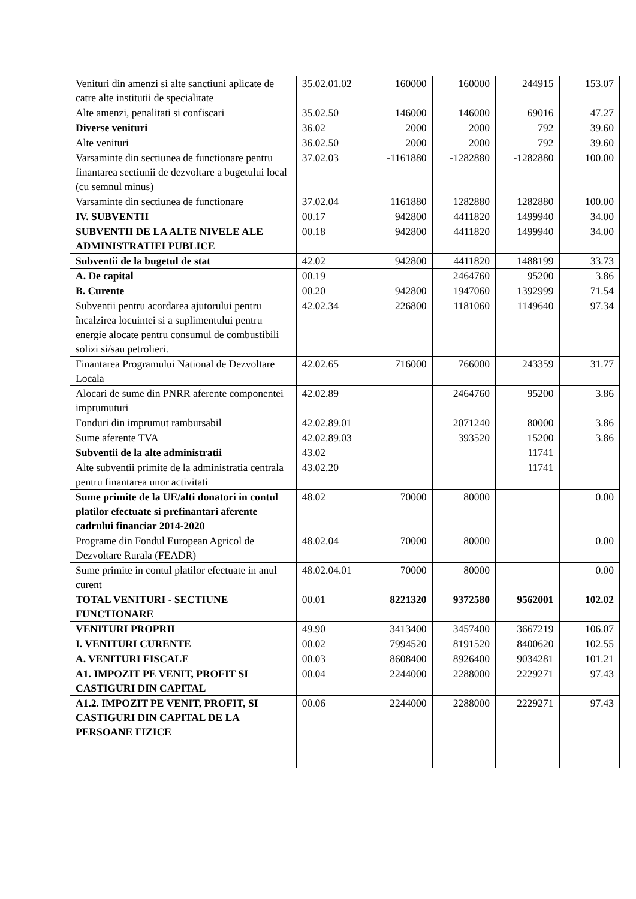| Venituri din amenzi si alte sanctiuni aplicate de catre alte institutii de specialitate | 35.02.01.02 | 160000 | 160000 | 244915 | 153.07 |
| Alte amenzi, penalitati si confiscari | 35.02.50 | 146000 | 146000 | 69016 | 47.27 |
| Diverse venituri | 36.02 | 2000 | 2000 | 792 | 39.60 |
| Alte venituri | 36.02.50 | 2000 | 2000 | 792 | 39.60 |
| Varsaminte din sectiunea de functionare pentru finantarea sectiunii de dezvoltare a bugetului local (cu semnul minus) | 37.02.03 | -1161880 | -1282880 | -1282880 | 100.00 |
| Varsaminte din sectiunea de functionare | 37.02.04 | 1161880 | 1282880 | 1282880 | 100.00 |
| IV. SUBVENTII | 00.17 | 942800 | 4411820 | 1499940 | 34.00 |
| SUBVENTII DE LA ALTE NIVELE ALE ADMINISTRATIEI PUBLICE | 00.18 | 942800 | 4411820 | 1499940 | 34.00 |
| Subventii de la bugetul de stat | 42.02 | 942800 | 4411820 | 1488199 | 33.73 |
| A. De capital | 00.19 | | 2464760 | 95200 | 3.86 |
| B. Curente | 00.20 | 942800 | 1947060 | 1392999 | 71.54 |
| Subventii pentru acordarea ajutorului pentru încalzirea locuintei si a suplimentului pentru energie alocate pentru consumul de combustibili solizi si/sau petrolieri. | 42.02.34 | 226800 | 1181060 | 1149640 | 97.34 |
| Finantarea Programului National de Dezvoltare Locala | 42.02.65 | 716000 | 766000 | 243359 | 31.77 |
| Alocari de sume din PNRR aferente componentei imprumuturi | 42.02.89 | | 2464760 | 95200 | 3.86 |
| Fonduri din imprumut rambursabil | 42.02.89.01 | | 2071240 | 80000 | 3.86 |
| Sume aferente TVA | 42.02.89.03 | | 393520 | 15200 | 3.86 |
| Subventii de la alte administratii | 43.02 | | | 11741 | |
| Alte subventii primite de la administratia centrala pentru finantarea unor activitati | 43.02.20 | | | 11741 | |
| Sume primite de la UE/alti donatori in contul platilor efectuate si prefinantari aferente cadrului financiar 2014-2020 | 48.02 | 70000 | 80000 | | 0.00 |
| Programe din Fondul European Agricol de Dezvoltare Rurala (FEADR) | 48.02.04 | 70000 | 80000 | | 0.00 |
| Sume primite in contul platilor efectuate in anul curent | 48.02.04.01 | 70000 | 80000 | | 0.00 |
| TOTAL VENITURI - SECTIUNE FUNCTIONARE | 00.01 | 8221320 | 9372580 | 9562001 | 102.02 |
| VENITURI PROPRII | 49.90 | 3413400 | 3457400 | 3667219 | 106.07 |
| I. VENITURI CURENTE | 00.02 | 7994520 | 8191520 | 8400620 | 102.55 |
| A. VENITURI FISCALE | 00.03 | 8608400 | 8926400 | 9034281 | 101.21 |
| A1. IMPOZIT PE VENIT, PROFIT SI CASTIGURI DIN CAPITAL | 00.04 | 2244000 | 2288000 | 2229271 | 97.43 |
| A1.2. IMPOZIT PE VENIT, PROFIT, SI CASTIGURI DIN CAPITAL DE LA PERSOANE FIZICE | 00.06 | 2244000 | 2288000 | 2229271 | 97.43 |